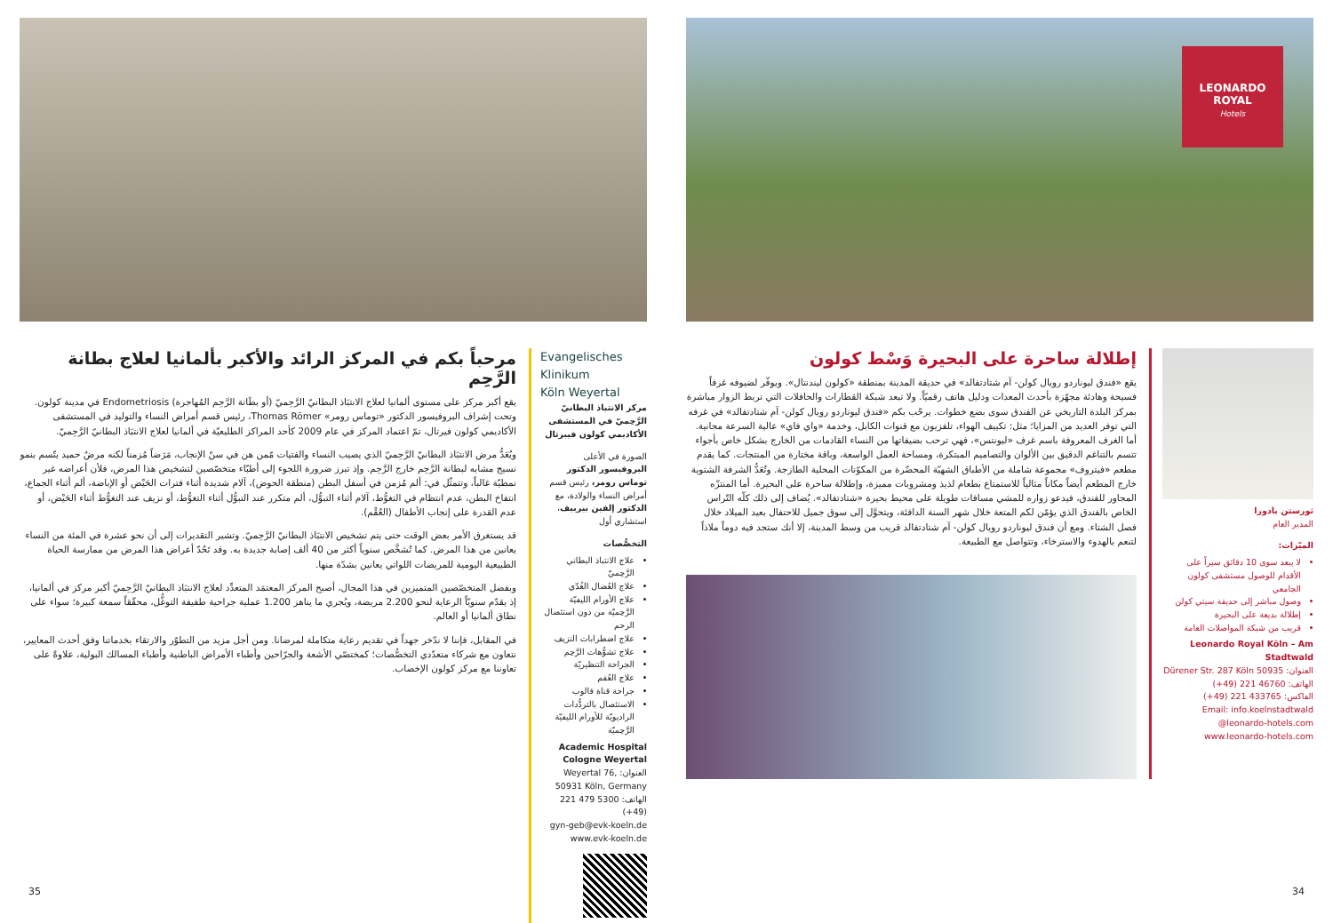Evangelisches Klinikum
Köln Weyertal
مركز الانتباذ البطانيّ الرَّحِميّ في المستشفى الأكاديمي كولون فيبرتال
الصورة في الأعلى
البروفيسور الدكتور توماس رومر، رئيس قسم أمراض النساء والولادة، مع الدكتور إلفين بيربيف، استشاري أول
التخصُّصات
علاج الانتباذ البطاني الرَّحِميّ
علاج العُضال الغُدّي
علاج الأورام الليفيّة الرَّحِميّة من دون استئصال الرحم
علاج اضطرابات النزيف
علاج تشوُّهات الرَّحِم
الجراحة التنظيريّة
علاج العُقم
جراحة قناة فالوب
الاستئصال بالتردُّدات الراديويّة للأورام الليفيّة الرَّحِميّة
Academic Hospital Cologne Weyertal
العنوان: Weyertal 76, 50931 Köln, Germany
الهاتف: 5300 479 221 (49+)
gyn-geb@evk-koeln.de
www.evk-koeln.de
مرحباً بكم في المركز الرائد والأكبر بألمانيا لعلاج بطانة الرَّحِم
يقع أكبر مركز على مستوى ألمانيا لعلاج الانتبَاذ البطانيّ الرَّحِميّ (أو بطَانة الرَّحِم المُهاجرة) Endometriosis في مدينة كولون. وتحت إشراف البروفيسور الدكتور «توماس رومر» Thomas Römer، رئيس قسم أمراض النساء والتوليد في المستشفى الأكاديمي كولون فيرتال، تمّ اعتماد المركز في عام 2009 كأحد المراكز الطليعيّة في ألمانيا لعلاج الانتبَاذ البطانيّ الرَّحِميّ.
ويُعَدُّ مرض الانتبَاذ البطانيّ الرَّحِميّ الذي يصيب النساء والفتيات مّمن هن في سنّ الإنجاب، مَرَضاً مُزمناً لكنه مرضٌ حميد يتّسم بنمو نسيج مشابه لبطانة الرَّحِم خارج الرَّحِم. وإذ تبرز ضرورة اللجوء إلى أطبّاء متخصّصين لتشخيص هذا المرض، فلأن أعراضه غير نمطيّة غالباً، وتتمثّل في: ألم مُزمن في أسفل البطن (منطقة الحوض)، آلام شديدة أثناء فترات الحَيْض أو الإباضة، ألم أثناء الجماع، انتفاخ البطن، عدم انتظام في التغوُّط، آلام أثناء التبوُّل، ألم متكرر عند التبوُّل أثناء التغوُّط، أو نزيف عند التغوُّط أثناء الحَيْض، أو عدم القدرة على إنجاب الأطفال (العُقْم).
قد يستغرق الأمر بعض الوقت حتى يتم تشخيص الانتبَاذ البطانيّ الرَّحِميّ. وتشير التقديرات إلى أن نحو عشرة في المئة من النساء يعانين من هذا المرض. كما تُشخَّص سنوياً أكثر من 40 ألف إصابة جديدة به. وقد تَحُدّ أعراض هذا المرض من ممارسة الحياة الطبيعية اليومية للمريضات اللواتي يعانين بشدّة منها.
وبفضل المتخصّصين المتميزين في هذا المجال، أصبح المركز المعتمَد المتعدِّد لعلاج الانتبَاذ البطانيّ الرَّحِميّ أكبر مركز في ألمانيا، إذ يقدّم سنويّاً الرعاية لنحو 2.200 مريضة، ويُجري ما يناهز 1.200 عملية جراحية طفيفة التوغُّل، محقّقاً سمعة كبيرة؛ سواء على نطاق ألمانيا أو العالم.
في المقابل، فإننا لا ندّخر جهداً في تقديم رعاية متكاملة لمرضانا. ومن أجل مزيد من التطوّر والارتقاء بخدماتنا وفق أحدث المعايير، نتعاون مع شركاء متعدّدي التخصُّصات؛ كمختصّي الأشعة والجرّاحين وأطباء الأمراض الباطنية وأطباء المسالك البولية، علاوةً على تعاوننا مع مركز كولون الإخصاب.
35
LEONARDO
ROYAL
Hotels
ثورستن بادورا
المدير العام
الميّزات:
لا يبعد سوى 10 دقائق سيراً على الأقدام للوصول مستشفى كولون الجامعي
وصول مباشر إلى حديقة سيتي كولن
إطلالة بديعة على البحيرة
قريب من شبكة المواصلات العامة
Leonardo Royal Köln – Am Stadtwald
العنوان: Dürener Str. 287 Köln 50935
الهاتف: 46760 221 (49+)
الفاكس: 433765 221 (49+)
Email: info.koelnstadtwald @leonardo-hotels.com
www.leonardo-hotels.com
إطلالة ساحرة على البحيرة وَسْط كولون
يقع «فندق ليوناردو رويال كولن- آم شتادتفالد» في حديقة المدينة بمنطقة «كولون ليندنتال». ويوفّر لضيوفه غرفاً فسيحة وهادئة مجهّزة بأحدث المعدات ودليل هاتف رقميّاً. ولا تبعد شبكة القطارات والحافلات التي تربط الزوار مباشرة بمركز البلدة التاريخي عن الفندق سوى بضع خطوات. يرحّب بكم «فندق ليوناردو رويال كولن- آم شتادتفالد» في غرفه التي توفر العديد من المزايا؛ مثل: تكييف الهواء، تلفزيون مع قنوات الكابل، وخدمة «واي فاي» عالية السرعة مجانية. أما الغرف المعروفة باسم غرف «ليونتس»، فهي ترحب بضيفاتها من النساء القادمات من الخارج بشكل خاص بأجواء تتسم بالتناغم الدقيق بين الألوان والتصاميم المبتكرة، ومساحة العمل الواسعة، وباقة مختارة من المنتجات. كما يقدم مطعم «فيتروف» مجموعة شاملة من الأطباق الشهيّة المحضّرة من المكوّنات المحلية الطازجة. وتُعَدُّ الشرفة الشتوية خارج المطعم أيضاً مكاناً مثالياً للاستمتاع بطعام لذيذ ومشروبات مميزة، وإطلالة ساحرة على البحيرة. أما المنتزّه المجاور للفندق، فيدعو زواره للمشي مسافات طويلة على محيط بحيرة «شتادتفالد». يُضاف إلى ذلك كلّه التّراس الخاص بالفندق الذي يؤمّن لكم المتعة خلال شهر السنة الدافئة، ويتحوَّل إلى سوق جميل للاحتفال بعيد الميلاد خلال فصل الشتاء. ومع أن فندق ليوناردو رويال كولن- آم شتادتفالد قريب من وسط المدينة، إلا أنك ستجد فيه دوماً ملاذاً لتنعم بالهدوء والاسترخاء، وتتواصل مع الطبيعة.
34